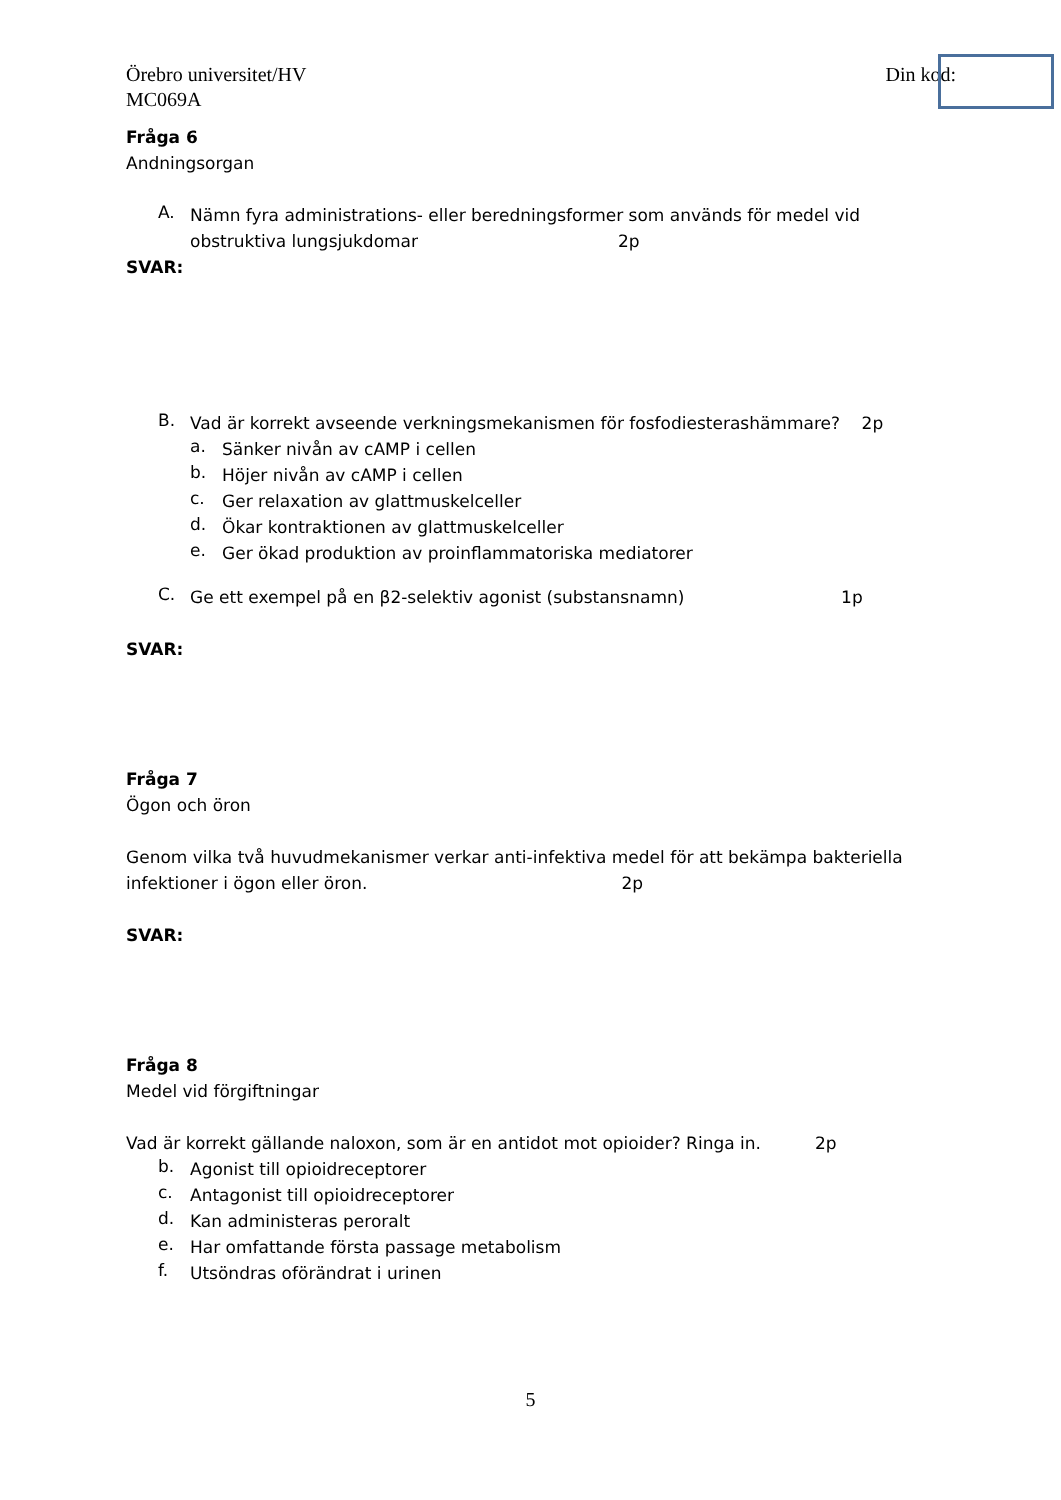Örebro universitet/HV
MC069A
Din kod:
Fråga 6
Andningsorgan
A.
Nämn fyra administrations- eller beredningsformer som används för medel vid obstruktiva lungsjukdomar 2p
SVAR:
B.
Vad är korrekt avseende verkningsmekanismen för fosfodiesterashämmare? 2p
a.
Sänker nivån av cAMP i cellen
b.
Höjer nivån av cAMP i cellen
c.
Ger relaxation av glattmuskelceller
d.
Ökar kontraktionen av glattmuskelceller
e.
Ger ökad produktion av proinflammatoriska mediatorer
C.
Ge ett exempel på en β2-selektiv agonist (substansnamn) 1p
SVAR:
Fråga 7
Ögon och öron
Genom vilka två huvudmekanismer verkar anti-infektiva medel för att bekämpa bakteriella infektioner i ögon eller öron. 2p
SVAR:
Fråga 8
Medel vid förgiftningar
Vad är korrekt gällande naloxon, som är en antidot mot opioider? Ringa in. 2p
b.
Agonist till opioidreceptorer
c.
Antagonist till opioidreceptorer
d.
Kan administeras peroralt
e.
Har omfattande första passage metabolism
f.
Utsöndras oförändrat i urinen
5